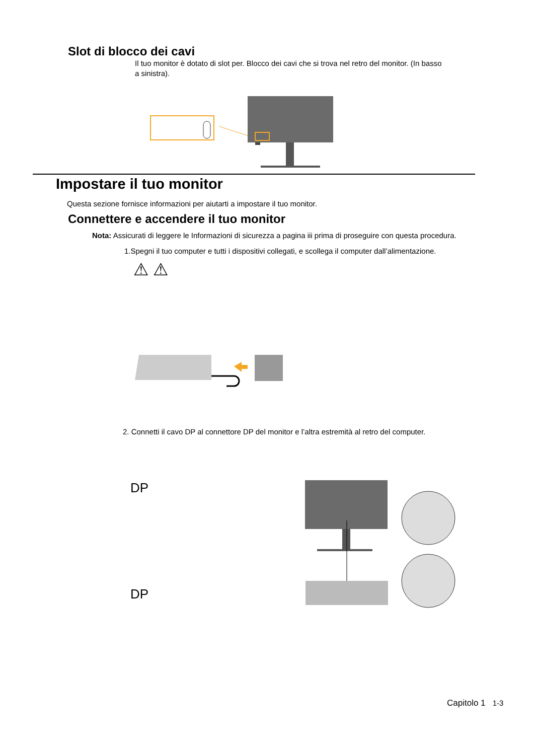Slot di blocco dei cavi
Il tuo monitor è dotato di slot per. Blocco dei cavi che si trova nel retro del monitor. (In basso a sinistra).
Impostare il tuo monitor
Questa sezione fornisce informazioni per aiutarti a impostare il tuo monitor.
Connettere e accendere il tuo monitor
Nota: Assicurati di leggere le Informazioni di sicurezza a pagina iii prima di proseguire con questa procedura.
1.Spegni il tuo computer e tutti i dispositivi collegati, e scollega il computer dall’alimentazione.
⚠ ⚠
2. Connetti il cavo DP al connettore DP del monitor e l’altra estremità al retro del computer.
DP
DP
Capitolo 1 1-3